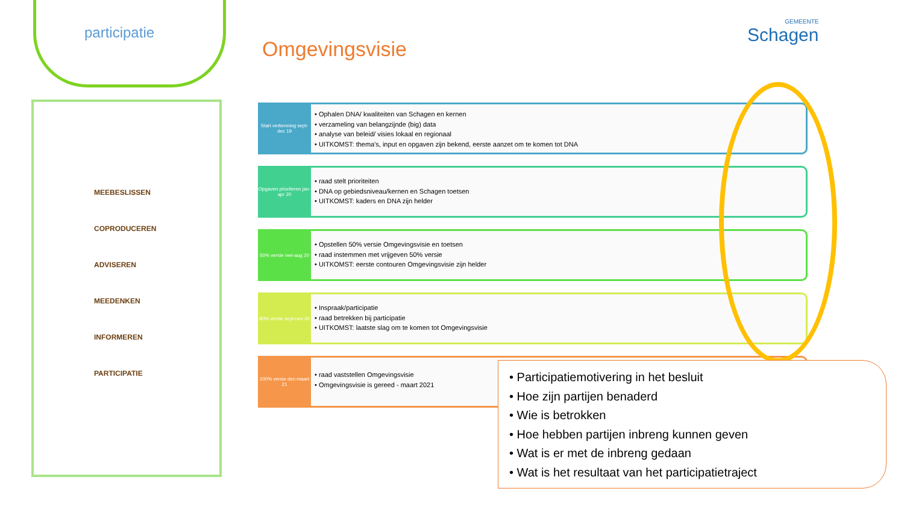participatie
Omgevingsvisie
GEMEENTE
Schagen
MEEBESLISSEN
COPRODUCEREN
ADVISEREN
MEEDENKEN
INFORMEREN
PARTICIPATIE
Start verkenning sept-dec 19
• Ophalen DNA/ kwaliteiten van Schagen en kernen
• verzameling van belangzijnde (big) data
• analyse van beleid/ visies lokaal en regionaal
• UITKOMST: thema's, input en opgaven zijn bekend, eerste aanzet om te komen tot DNA
Opgaven prioriteren jan-apr 20
• raad stelt prioriteiten
• DNA op gebiedsniveau/kernen en Schagen toetsen
• UITKOMST: kaders en DNA zijn helder
50% versie mei-aug 20
• Opstellen 50% versie Omgevingsvisie en toetsen
• raad instemmen met vrijgeven 50% versie
• UITKOMST: eerste contouren Omgevingsvisie zijn helder
80% versie sept-nov 20
• Inspraak/participatie
• raad betrekken bij participatie
• UITKOMST: laatste slag om te komen tot Omgevingsvisie
100% versie dec-maart 21
• raad vaststellen Omgevingsvisie
• Omgevingsvisie is gereed - maart 2021
• Participatiemotivering in het besluit
• Hoe zijn partijen benaderd
• Wie is betrokken
• Hoe hebben partijen inbreng kunnen geven
• Wat is er met de inbreng gedaan
• Wat is het resultaat van het participatietraject